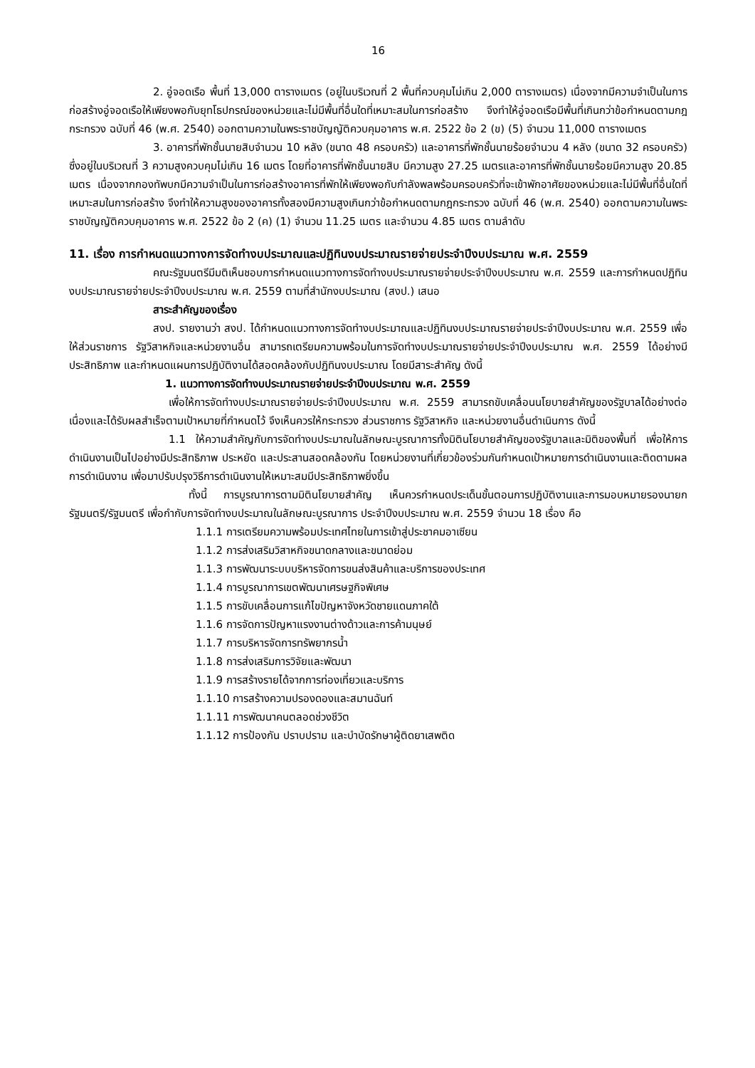16
2. อู่จอดเรือ พื้นที่ 13,000 ตารางเมตร (อยู่ในบริเวณที่ 2 พื้นที่ควบคุมไม่เกิน 2,000 ตารางเมตร) เนื่องจากมีความจำเป็นในการก่อสร้างอู่จอดเรือให้เพียงพอกับยุทโธปกรณ์ของหน่วยและไม่มีพื้นที่อื่นใดที่เหมาะสมในการก่อสร้าง จึงทำให้อู่จอดเรือมีพื้นที่เกินกว่าข้อกำหนดตามกฎกระทรวง ฉบับที่ 46 (พ.ศ. 2540) ออกตามความในพระราชบัญญัติควบคุมอาคาร พ.ศ. 2522 ข้อ 2 (ข) (5) จำนวน 11,000 ตารางเมตร
3. อาคารที่พักชั้นนายสิบจำนวน 10 หลัง (ขนาด 48 ครอบครัว) และอาคารที่พักชั้นนายร้อยจำนวน 4 หลัง (ขนาด 32 ครอบครัว) ซึ่งอยู่ในบริเวณที่ 3 ความสูงควบคุมไม่เกิน 16 เมตร โดยที่อาคารที่พักชั้นนายสิบ มีความสูง 27.25 เมตรและอาคารที่พักชั้นนายร้อยมีความสูง 20.85 เมตร เนื่องจากกองทัพบกมีความจำเป็นในการก่อสร้างอาคารที่พักให้เพียงพอกับกำลังพลพร้อมครอบครัวที่จะเข้าพักอาศัยของหน่วยและไม่มีพื้นที่อื่นใดที่เหมาะสมในการก่อสร้าง จึงทำให้ความสูงของอาคารทั้งสองมีความสูงเกินกว่าข้อกำหนดตามกฎกระทรวง ฉบับที่ 46 (พ.ศ. 2540) ออกตามความในพระราชบัญญัติควบคุมอาคาร พ.ศ. 2522 ข้อ 2 (ค) (1) จำนวน 11.25 เมตร และจำนวน 4.85 เมตร ตามลำดับ
11. เรื่อง การกำหนดแนวทางการจัดทำงบประมาณและปฏิทินงบประมาณรายจ่ายประจำปีงบประมาณ พ.ศ. 2559
คณะรัฐมนตรีมีมติเห็นชอบการกำหนดแนวทางการจัดทำงบประมาณรายจ่ายประจำปีงบประมาณ พ.ศ. 2559 และการกำหนดปฏิทินงบประมาณรายจ่ายประจำปีงบประมาณ พ.ศ. 2559 ตามที่สำนักงบประมาณ (สงป.) เสนอ
สาระสำคัญของเรื่อง
สงป. รายงานว่า สงป. ได้กำหนดแนวทางการจัดทำงบประมาณและปฏิทินงบประมาณรายจ่ายประจำปีงบประมาณ พ.ศ. 2559 เพื่อให้ส่วนราชการ รัฐวิสาหกิจและหน่วยงานอื่น สามารถเตรียมความพร้อมในการจัดทำงบประมาณรายจ่ายประจำปีงบประมาณ พ.ศ. 2559 ได้อย่างมีประสิทธิภาพ และกำหนดแผนการปฏิบัติงานได้สอดคล้องกับปฏิทินงบประมาณ โดยมีสาระสำคัญ ดังนี้
1. แนวทางการจัดทำงบประมาณรายจ่ายประจำปีงบประมาณ พ.ศ. 2559
เพื่อให้การจัดทำงบประมาณรายจ่ายประจำปีงบประมาณ พ.ศ. 2559 สามารถขับเคลื่อนนโยบายสำคัญของรัฐบาลได้อย่างต่อเนื่องและได้รับผลสำเร็จตามเป้าหมายที่กำหนดไว้ จึงเห็นควรให้กระทรวง ส่วนราชการ รัฐวิสาหกิจ และหน่วยงานอื่นดำเนินการ ดังนี้
1.1 ให้ความสำคัญกับการจัดทำงบประมาณในลักษณะบูรณาการทั้งมิตินโยบายสำคัญของรัฐบาลและมิติของพื้นที่ เพื่อให้การดำเนินงานเป็นไปอย่างมีประสิทธิภาพ ประหยัด และประสานสอดคล้องกัน โดยหน่วยงานที่เกี่ยวข้องร่วมกันกำหนดเป้าหมายการดำเนินงานและติดตามผลการดำเนินงาน เพื่อมาปรับปรุงวิธีการดำเนินงานให้เหมาะสมมีประสิทธิภาพยิ่งขึ้น
ทั้งนี้ การบูรณาการตามมิตินโยบายสำคัญ เห็นควรกำหนดประเด็นขั้นตอนการปฏิบัติงานและการมอบหมายรองนายกรัฐมนตรี/รัฐมนตรี เพื่อกำกับการจัดทำงบประมาณในลักษณะบูรณาการ ประจำปีงบประมาณ พ.ศ. 2559 จำนวน 18 เรื่อง คือ
1.1.1 การเตรียมความพร้อมประเทศไทยในการเข้าสู่ประชาคมอาเซียน
1.1.2 การส่งเสริมวิสาหกิจขนาดกลางและขนาดย่อม
1.1.3 การพัฒนาระบบบริหารจัดการขนส่งสินค้าและบริการของประเทศ
1.1.4 การบูรณาการเขตพัฒนาเศรษฐกิจพิเศษ
1.1.5 การขับเคลื่อนการแก้ไขปัญหาจังหวัดชายแดนภาคใต้
1.1.6 การจัดการปัญหาแรงงานต่างด้าวและการค้ามนุษย์
1.1.7 การบริหารจัดการทรัพยากรน้ำ
1.1.8 การส่งเสริมการวิจัยและพัฒนา
1.1.9 การสร้างรายได้จากการท่องเที่ยวและบริการ
1.1.10 การสร้างความปรองดองและสมานฉันท์
1.1.11 การพัฒนาคนตลอดช่วงชีวิต
1.1.12 การป้องกัน ปราบปราม และบำบัดรักษาผู้ติดยาเสพติด